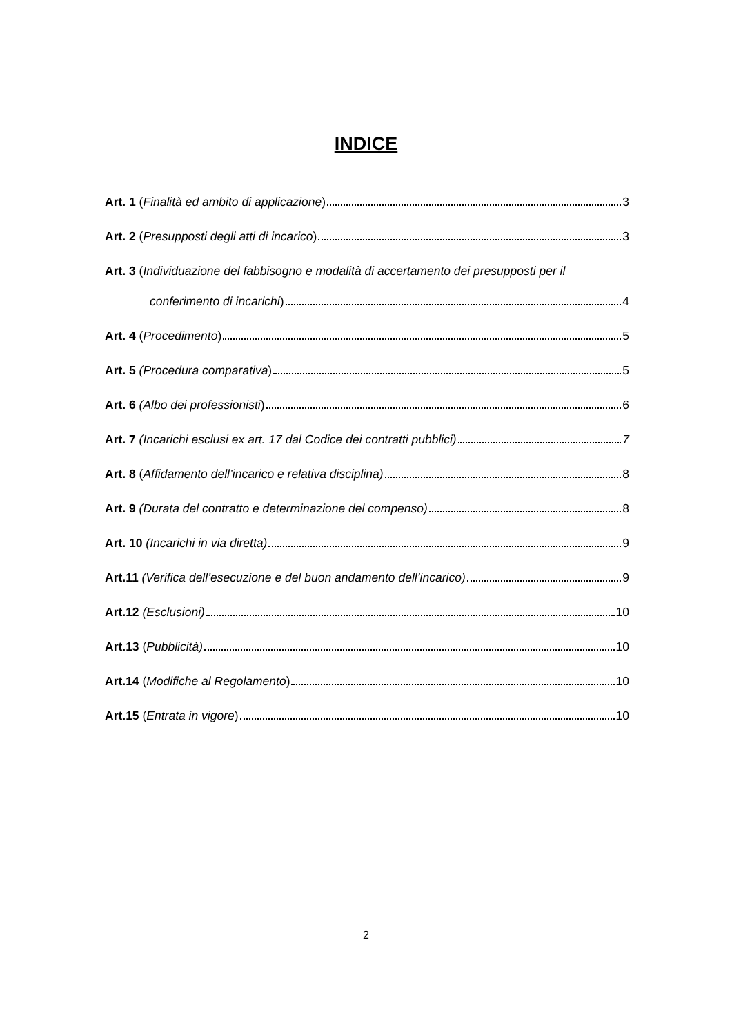INDICE
Art. 1 (Finalità ed ambito di applicazione) 3
Art. 2 (Presupposti degli atti di incarico) 3
Art. 3 (Individuazione del fabbisogno e modalità di accertamento dei presupposti per il
conferimento di incarichi) 4
Art. 4 (Procedimento) 5
Art. 5 (Procedura comparativa) 5
Art. 6 (Albo dei professionisti) 6
Art. 7 (Incarichi esclusi ex art. 17 dal Codice dei contratti pubblici) 7
Art. 8 (Affidamento dell’incarico e relativa disciplina) 8
Art. 9 (Durata del contratto e determinazione del compenso) 8
Art. 10 (Incarichi in via diretta) 9
Art.11 (Verifica dell’esecuzione e del buon andamento dell’incarico) 9
Art.12 (Esclusioni) 10
Art.13 (Pubblicità) 10
Art.14 (Modifiche al Regolamento) 10
Art.15 (Entrata in vigore) 10
2